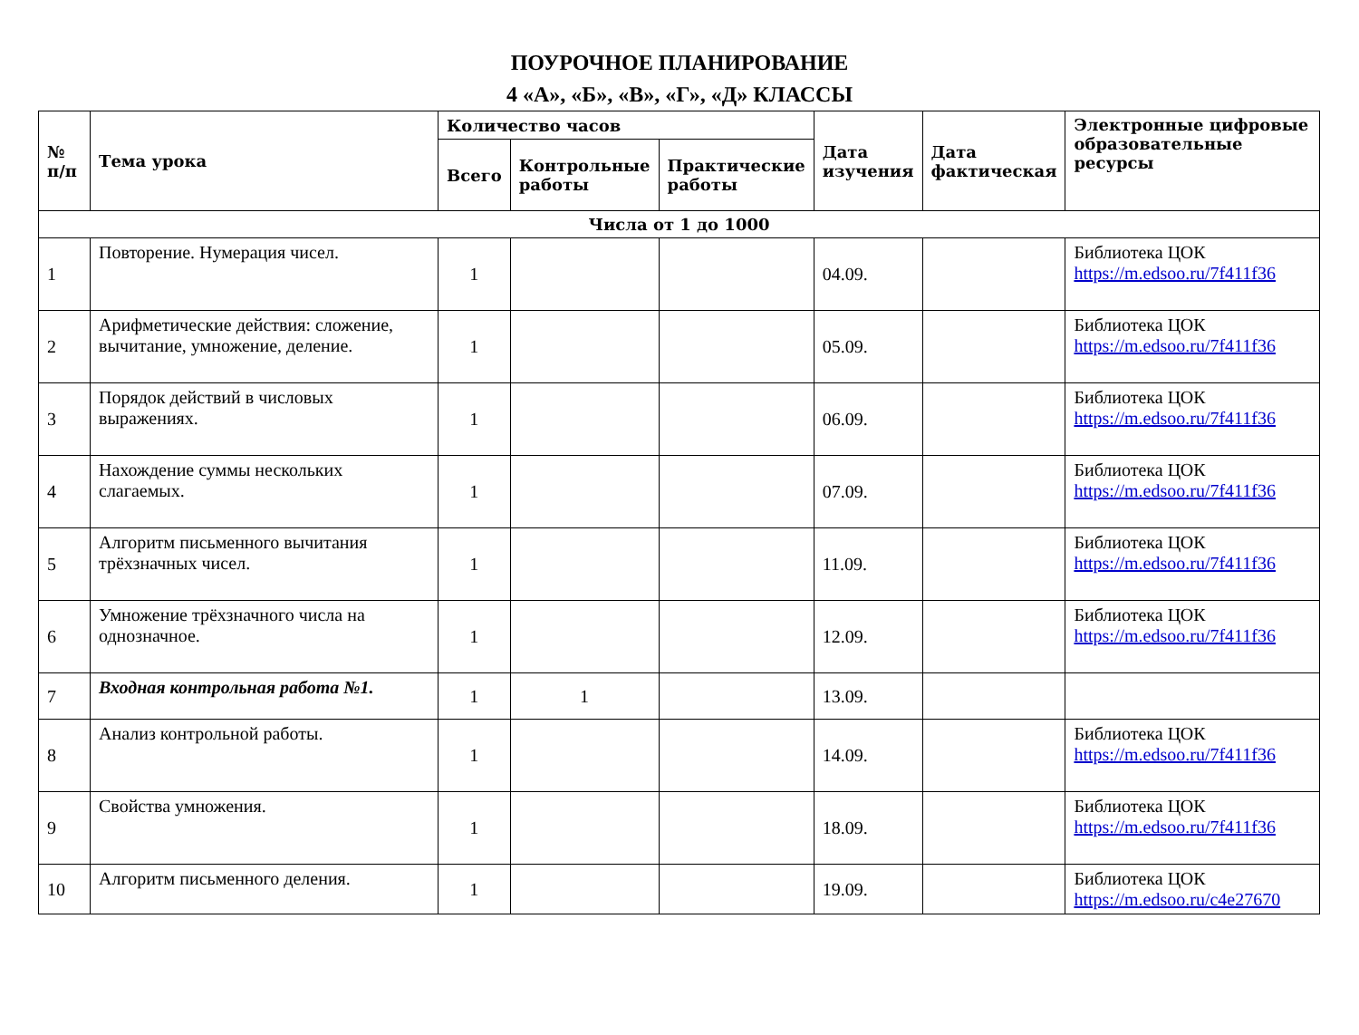ПОУРОЧНОЕ ПЛАНИРОВАНИЕ
4 «А», «Б», «В», «Г», «Д» КЛАССЫ
| № п/п | Тема урока | Количество часов | | | Дата изучения | Дата фактическая | Электронные цифровые образовательные ресурсы |
| --- | --- | --- | --- | --- | --- | --- | --- |
| | | Всего | Контрольные работы | Практические работы | | | |
| Числа от 1 до 1000 | | | | | | | |
| 1 | Повторение. Нумерация чисел. | 1 | | | 04.09. | | Библиотека ЦОК https://m.edsoo.ru/7f411f36 |
| 2 | Арифметические действия: сложение, вычитание, умножение, деление. | 1 | | | 05.09. | | Библиотека ЦОК https://m.edsoo.ru/7f411f36 |
| 3 | Порядок действий в числовых выражениях. | 1 | | | 06.09. | | Библиотека ЦОК https://m.edsoo.ru/7f411f36 |
| 4 | Нахождение суммы нескольких слагаемых. | 1 | | | 07.09. | | Библиотека ЦОК https://m.edsoo.ru/7f411f36 |
| 5 | Алгоритм письменного вычитания трёхзначных чисел. | 1 | | | 11.09. | | Библиотека ЦОК https://m.edsoo.ru/7f411f36 |
| 6 | Умножение трёхзначного числа на однозначное. | 1 | | | 12.09. | | Библиотека ЦОК https://m.edsoo.ru/7f411f36 |
| 7 | Входная контрольная работа №1. | 1 | 1 | | 13.09. | | |
| 8 | Анализ контрольной работы. | 1 | | | 14.09. | | Библиотека ЦОК https://m.edsoo.ru/7f411f36 |
| 9 | Свойства умножения. | 1 | | | 18.09. | | Библиотека ЦОК https://m.edsoo.ru/7f411f36 |
| 10 | Алгоритм письменного деления. | 1 | | | 19.09. | | Библиотека ЦОК https://m.edsoo.ru/c4e27670 |